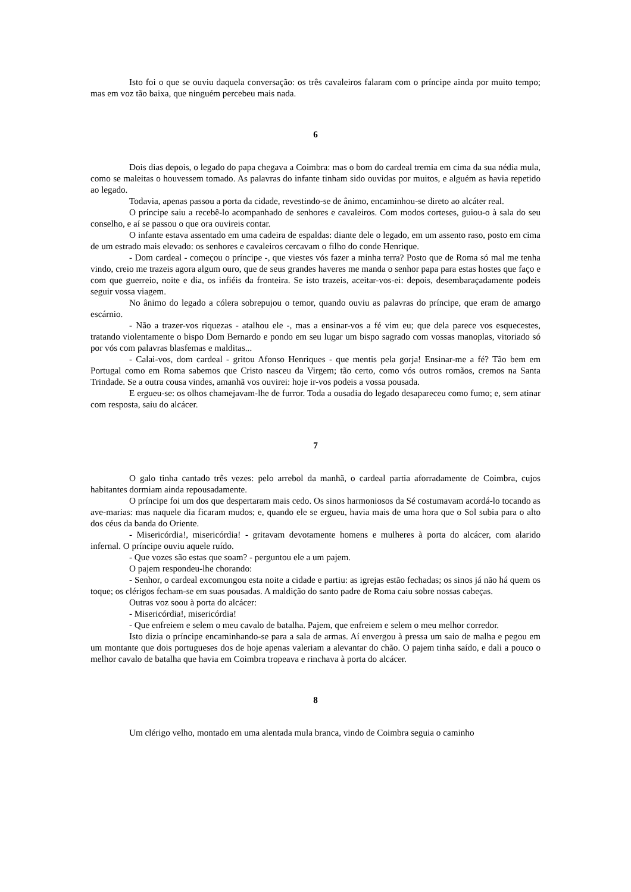Isto foi o que se ouviu daquela conversação: os três cavaleiros falaram com o príncipe ainda por muito tempo; mas em voz tão baixa, que ninguém percebeu mais nada.
6
Dois dias depois, o legado do papa chegava a Coimbra: mas o bom do cardeal tremia em cima da sua nédia mula, como se maleitas o houvessem tomado. As palavras do infante tinham sido ouvidas por muitos, e alguém as havia repetido ao legado.
Todavia, apenas passou a porta da cidade, revestindo-se de ânimo, encaminhou-se direto ao alcáter real.
O príncipe saiu a recebê-lo acompanhado de senhores e cavaleiros. Com modos corteses, guiou-o à sala do seu conselho, e aí se passou o que ora ouvireis contar.
O infante estava assentado em uma cadeira de espaldas: diante dele o legado, em um assento raso, posto em cima de um estrado mais elevado: os senhores e cavaleiros cercavam o filho do conde Henrique.
- Dom cardeal - começou o príncipe -, que viestes vós fazer a minha terra? Posto que de Roma só mal me tenha vindo, creio me trazeis agora algum ouro, que de seus grandes haveres me manda o senhor papa para estas hostes que faço e com que guerreio, noite e dia, os infiéis da fronteira. Se isto trazeis, aceitar-vos-ei: depois, desembaraçadamente podeis seguir vossa viagem.
No ânimo do legado a cólera sobrepujou o temor, quando ouviu as palavras do príncipe, que eram de amargo escárnio.
- Não a trazer-vos riquezas - atalhou ele -, mas a ensinar-vos a fé vim eu; que dela parece vos esquecestes, tratando violentamente o bispo Dom Bernardo e pondo em seu lugar um bispo sagrado com vossas manoplas, vitoriado só por vós com palavras blasfemas e malditas...
- Calai-vos, dom cardeal - gritou Afonso Henriques - que mentis pela gorja! Ensinar-me a fé? Tão bem em Portugal como em Roma sabemos que Cristo nasceu da Virgem; tão certo, como vós outros romãos, cremos na Santa Trindade. Se a outra cousa vindes, amanhã vos ouvirei: hoje ir-vos podeis a vossa pousada.
E ergueu-se: os olhos chamejavam-lhe de furror. Toda a ousadia do legado desapareceu como fumo; e, sem atinar com resposta, saiu do alcácer.
7
O galo tinha cantado três vezes: pelo arrebol da manhã, o cardeal partia aforradamente de Coimbra, cujos habitantes dormiam ainda repousadamente.
O príncipe foi um dos que despertaram mais cedo. Os sinos harmoniosos da Sé costumavam acordá-lo tocando as ave-marias: mas naquele dia ficaram mudos; e, quando ele se ergueu, havia mais de uma hora que o Sol subia para o alto dos céus da banda do Oriente.
- Misericórdia!, misericórdia! - gritavam devotamente homens e mulheres à porta do alcácer, com alarido infernal. O príncipe ouviu aquele ruído.
- Que vozes são estas que soam? - perguntou ele a um pajem.
O pajem respondeu-lhe chorando:
- Senhor, o cardeal excomungou esta noite a cidade e partiu: as igrejas estão fechadas; os sinos já não há quem os toque; os clérigos fecham-se em suas pousadas. A maldição do santo padre de Roma caiu sobre nossas cabeças.
Outras voz soou à porta do alcácer:
- Misericórdia!, misericórdia!
- Que enfreiem e selem o meu cavalo de batalha. Pajem, que enfreiem e selem o meu melhor corredor.
Isto dizia o príncipe encaminhando-se para a sala de armas. Aí envergou à pressa um saio de malha e pegou em um montante que dois portugueses dos de hoje apenas valeriam a alevantar do chão. O pajem tinha saído, e dali a pouco o melhor cavalo de batalha que havia em Coimbra tropeava e rinchava à porta do alcácer.
8
Um clérigo velho, montado em uma alentada mula branca, vindo de Coimbra seguia o caminho